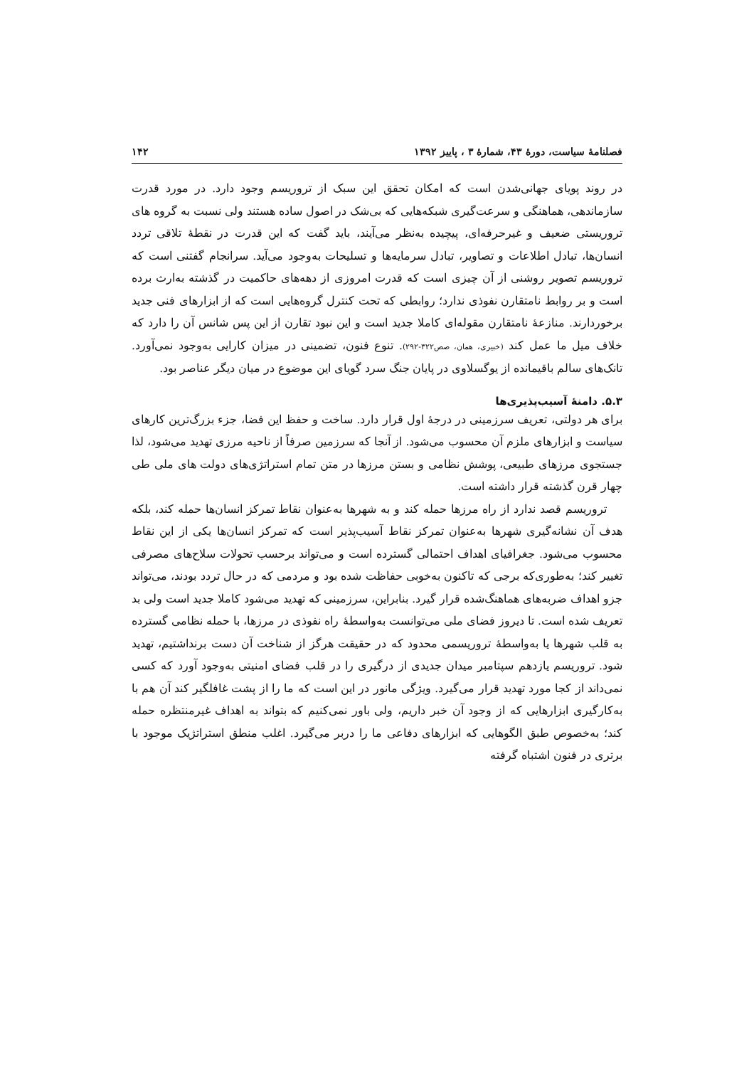فصلنامۀ سیاست، دورۀ ۴۳، شمارۀ ۳ ، پاییز ۱۳۹۲ ۱۴۲
در روند پویای جهانی‌شدن است که امکان تحقق این سبک از تروریسم وجود دارد. در مورد قدرت سازماندهی، هماهنگی و سرعت‌گیری شبکه‌هایی که بی‌شک در اصول ساده هستند ولی نسبت به گروه های تروریستی ضعیف و غیرحرفه‌ای، پیچیده به‌نظر می‌آیند، باید گفت که این قدرت در نقطۀ تلاقی تردد انسان‌ها، تبادل اطلاعات و تصاویر، تبادل سرمایه‌ها و تسلیحات به‌وجود می‌آید. سرانجام گفتنی است که تروریسم تصویر روشنی از آن چیزی است که قدرت امروزی از دهه‌های حاکمیت در گذشته به‌ارث برده است و بر روابط نامتقارن نفوذی ندارد؛ روابطی که تحت کنترل گروه‌هایی است که از ابزارهای فنی جدید برخوردارند. منازعۀ نامتقارن مقوله‌ای کاملا جدید است و این نبود تقارن از این پس شانس آن را دارد که خلاف میل ما عمل کند (خبیری، همان، صص۳۲۲-۲۹۲). تنوع فنون، تضمینی در میزان کارایی به‌وجود نمی‌آورد. تانک‌های سالم باقیمانده از یوگسلاوی در پایان جنگ سرد گویای این موضوع در میان دیگر عناصر بود.
۵.۳. دامنۀ آسیب‌پذیری‌ها
برای هر دولتی، تعریف سرزمینی در درجۀ اول قرار دارد. ساخت و حفظ این فضا، جزء بزرگ‌ترین کارهای سیاست و ابزارهای ملزم آن محسوب می‌شود. از آنجا که سرزمین صرفاً از ناحیه مرزی تهدید می‌شود، لذا جستجوی مرزهای طبیعی، پوشش نظامی و بستن مرزها در متن تمام استراتژی‌های دولت های ملی طی چهار قرن گذشته قرار داشته است.
تروریسم قصد ندارد از راه مرزها حمله کند و به شهرها به‌عنوان نقاط تمرکز انسان‌ها حمله کند، بلکه هدف آن نشانه‌گیری شهرها به‌عنوان تمرکز نقاط آسیب‌پذیر است که تمرکز انسان‌ها یکی از این نقاط محسوب می‌شود. جغرافیای اهداف احتمالی گسترده است و می‌تواند برحسب تحولات سلاح‌های مصرفی تغییر کند؛ به‌طوری‌که برجی که تاکنون به‌خوبی حفاظت شده بود و مردمی که در حال تردد بودند، می‌تواند جزو اهداف ضربه‌های هماهنگ‌شده قرار گیرد. بنابراین، سرزمینی که تهدید می‌شود کاملا جدید است ولی بد تعریف شده است. تا دیروز فضای ملی می‌توانست به‌واسطۀ راه نفوذی در مرزها، با حمله نظامی گسترده به قلب شهرها یا به‌واسطۀ تروریسمی محدود که در حقیقت هرگز از شناخت آن دست برنداشتیم، تهدید شود. تروریسم یازدهم سپتامبر میدان جدیدی از درگیری را در قلب فضای امنیتی به‌وجود آورد که کسی نمی‌داند از کجا مورد تهدید قرار می‌گیرد. ویژگی مانور در این است که ما را از پشت غافلگیر کند آن هم با به‌کارگیری ابزارهایی که از وجود آن خبر داریم، ولی باور نمی‌کنیم که بتواند به اهداف غیرمنتظره حمله کند؛ به‌خصوص طبق الگوهایی که ابزارهای دفاعی ما را دربر می‌گیرد. اغلب منطق استراتژیک موجود با برتری در فنون اشتباه گرفته